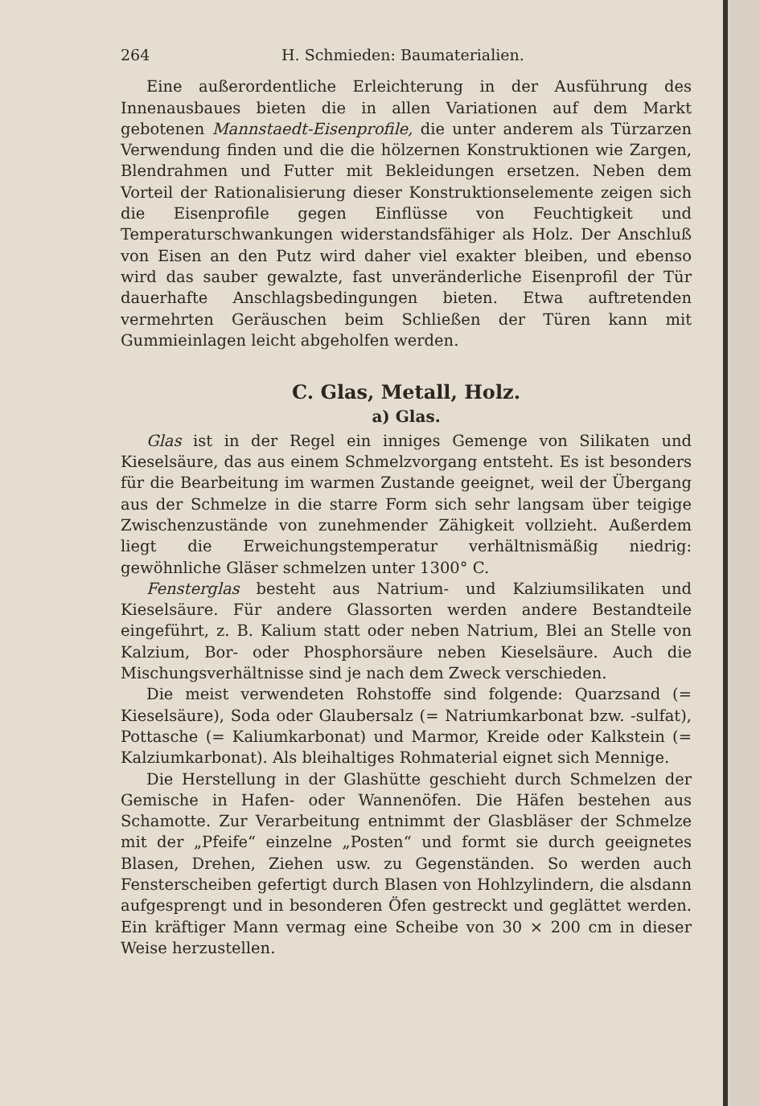264 H. Schmieden: Baumaterialien.
Eine außerordentliche Erleichterung in der Ausführung des Innenausbaues bieten die in allen Variationen auf dem Markt gebotenen Mannstaedt-Eisenprofile, die unter anderem als Türzarzen Verwendung finden und die die hölzernen Konstruktionen wie Zargen, Blendrahmen und Futter mit Bekleidungen ersetzen. Neben dem Vorteil der Rationalisierung dieser Konstruktionselemente zeigen sich die Eisenprofile gegen Einflüsse von Feuchtigkeit und Temperaturschwankungen widerstandsfähiger als Holz. Der Anschluß von Eisen an den Putz wird daher viel exakter bleiben, und ebenso wird das sauber gewalzte, fast unveränderliche Eisenprofil der Tür dauerhafte Anschlagsbedingungen bieten. Etwa auftretenden vermehrten Geräuschen beim Schließen der Türen kann mit Gummieinlagen leicht abgeholfen werden.
C. Glas, Metall, Holz.
a) Glas.
Glas ist in der Regel ein inniges Gemenge von Silikaten und Kieselsäure, das aus einem Schmelzvorgang entsteht. Es ist besonders für die Bearbeitung im warmen Zustande geeignet, weil der Übergang aus der Schmelze in die starre Form sich sehr langsam über teigige Zwischenzustände von zunehmender Zähigkeit vollzieht. Außerdem liegt die Erweichungstemperatur verhältnismäßig niedrig: gewöhnliche Gläser schmelzen unter 1300° C.
Fensterglas besteht aus Natrium- und Kalziumsilikaten und Kieselsäure. Für andere Glassorten werden andere Bestandteile eingeführt, z. B. Kalium statt oder neben Natrium, Blei an Stelle von Kalzium, Bor- oder Phosphorsäure neben Kieselsäure. Auch die Mischungsverhältnisse sind je nach dem Zweck verschieden.
Die meist verwendeten Rohstoffe sind folgende: Quarzsand (= Kieselsäure), Soda oder Glaubersalz (= Natriumkarbonat bzw. -sulfat), Pottasche (= Kaliumkarbonat) und Marmor, Kreide oder Kalkstein (= Kalziumkarbonat). Als bleihaltiges Rohmaterial eignet sich Mennige.
Die Herstellung in der Glashütte geschieht durch Schmelzen der Gemische in Hafen- oder Wannenöfen. Die Häfen bestehen aus Schamotte. Zur Verarbeitung entnimmt der Glasbläser der Schmelze mit der „Pfeife“ einzelne „Posten“ und formt sie durch geeignetes Blasen, Drehen, Ziehen usw. zu Gegenständen. So werden auch Fensterscheiben gefertigt durch Blasen von Hohlzylindern, die alsdann aufgesprengt und in besonderen Öfen gestreckt und geglättet werden. Ein kräftiger Mann vermag eine Scheibe von 30 × 200 cm in dieser Weise herzustellen.